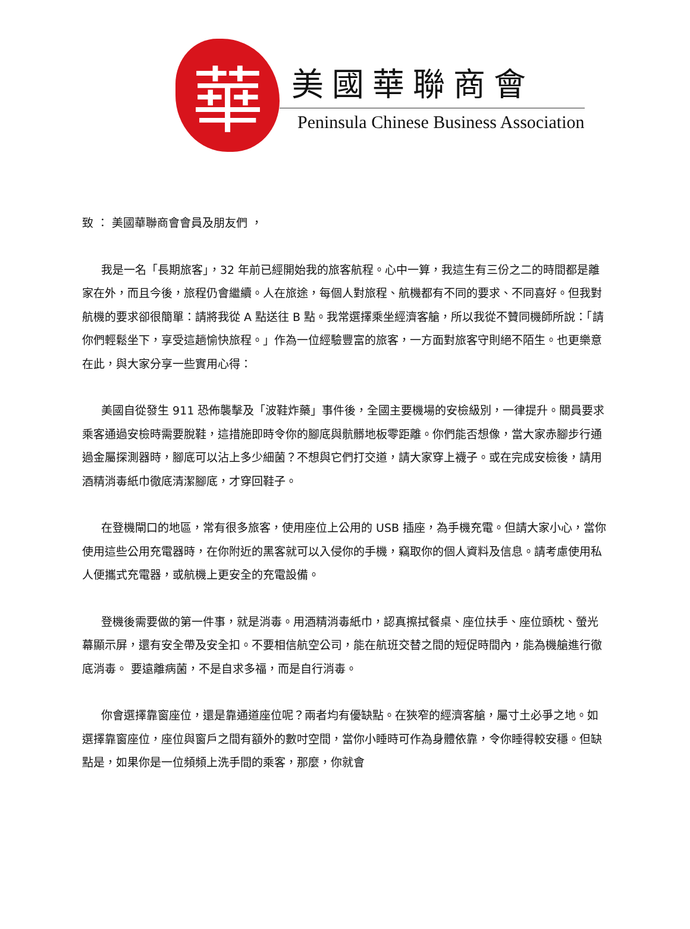華
美國華聯商會
Peninsula Chinese Business Association
致 ： 美國華聯商會會員及朋友們 ，
我是一名「長期旅客」，32 年前已經開始我的旅客航程。心中一算，我這生有三份之二的時間都是離家在外，而且今後，旅程仍會繼續。人在旅途，每個人對旅程、航機都有不同的要求、不同喜好。但我對航機的要求卻很簡單：請將我從 A 點送往 B 點。我常選擇乘坐經濟客艙，所以我從不贊同機師所說：「請你們輕鬆坐下，享受這趟愉快旅程。」作為一位經驗豐富的旅客，一方面對旅客守則絕不陌生。也更樂意在此，與大家分享一些實用心得：
美國自從發生 911 恐佈襲擊及「波鞋炸藥」事件後，全國主要機場的安檢級別，一律提升。關員要求乘客通過安檢時需要脫鞋，這措施即時令你的腳底與骯髒地板零距離。你們能否想像，當大家赤腳步行通過金屬探測器時，腳底可以沾上多少細菌？不想與它們打交道，請大家穿上襪子。或在完成安檢後，請用酒精消毒紙巾徹底清潔腳底，才穿回鞋子。
在登機閘口的地區，常有很多旅客，使用座位上公用的 USB 插座，為手機充電。但請大家小心，當你使用這些公用充電器時，在你附近的黑客就可以入侵你的手機，竊取你的個人資料及信息。請考慮使用私人便攜式充電器，或航機上更安全的充電設備。
登機後需要做的第一件事，就是消毒。用酒精消毒紙巾，認真擦拭餐桌、座位扶手、座位頭枕、螢光幕顯示屏，還有安全帶及安全扣。不要相信航空公司，能在航班交替之間的短促時間內，能為機艙進行徹底消毒。 要遠離病菌，不是自求多福，而是自行消毒。
你會選擇靠窗座位，還是靠通道座位呢？兩者均有優缺點。在狹窄的經濟客艙，屬寸土必爭之地。如選擇靠窗座位，座位與窗戶之間有額外的數吋空間，當你小睡時可作為身體依靠，令你睡得較安穩。但缺點是，如果你是一位頻頻上洗手間的乘客，那麼，你就會